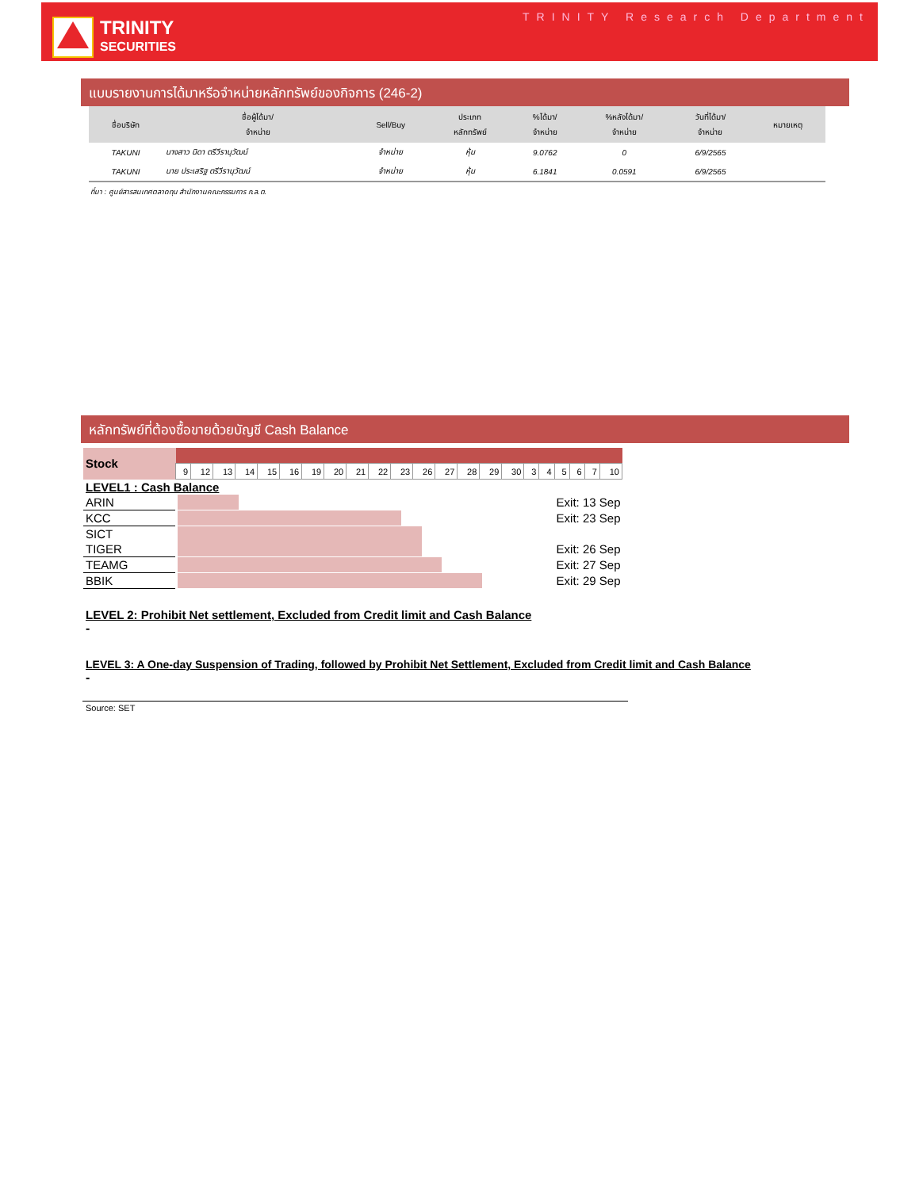TRINITY
SECURITIES
TRINITY Research Department
แบบรายงานการได้มาหรือจำหน่ายหลักทรัพย์ของกิจการ (246-2)
| ชื่อบริษัท | ชื่อผู้ได้มา/ จำหน่าย | Sell/Buy | ประเภท หลักทรัพย์ | %ได้มา/ จำหน่าย | %หลังได้มา/ จำหน่าย | วันที่ได้มา/ จำหน่าย | หมายเหตุ |
| --- | --- | --- | --- | --- | --- | --- | --- |
| TAKUNI | นางสาว นิดา ตรีวีรานุวัฒน์ | จำหน่าย | หุ้น | 9.0762 | 0 | 6/9/2565 | |
| TAKUNI | นาย ประเสริฐ ตรีวีรานุวัฒน์ | จำหน่าย | หุ้น | 6.1841 | 0.0591 | 6/9/2565 | |
ที่มา : ศูนย์สารสนเทศตลาดทุน สำนักงานคณะกรรมการ ก.ล.ต.
หลักทรัพย์ที่ต้องซื้อขายด้วยบัญชี Cash Balance
| Stock | | | | | | | | | | | | | | | | | | | | | | |
| | 9 | 12 | 13 | 14 | 15 | 16 | 19 | 20 | 21 | 22 | 23 | 26 | 27 | 28 | 29 | 30 | 3 | 4 | 5 | 6 | 7 | 10 |
| LEVEL1 : Cash Balance | | |
| ARIN | | Exit: 13 Sep |
| KCC | | Exit: 23 Sep |
| SICT | | |
| TIGER | | Exit: 26 Sep |
| TEAMG | | Exit: 27 Sep |
| BBIK | | Exit: 29 Sep |
LEVEL 2: Prohibit Net settlement, Excluded from Credit limit and Cash Balance
-
LEVEL 3: A One-day Suspension of Trading, followed by Prohibit Net Settlement, Excluded from Credit limit and Cash Balance
-
Source: SET